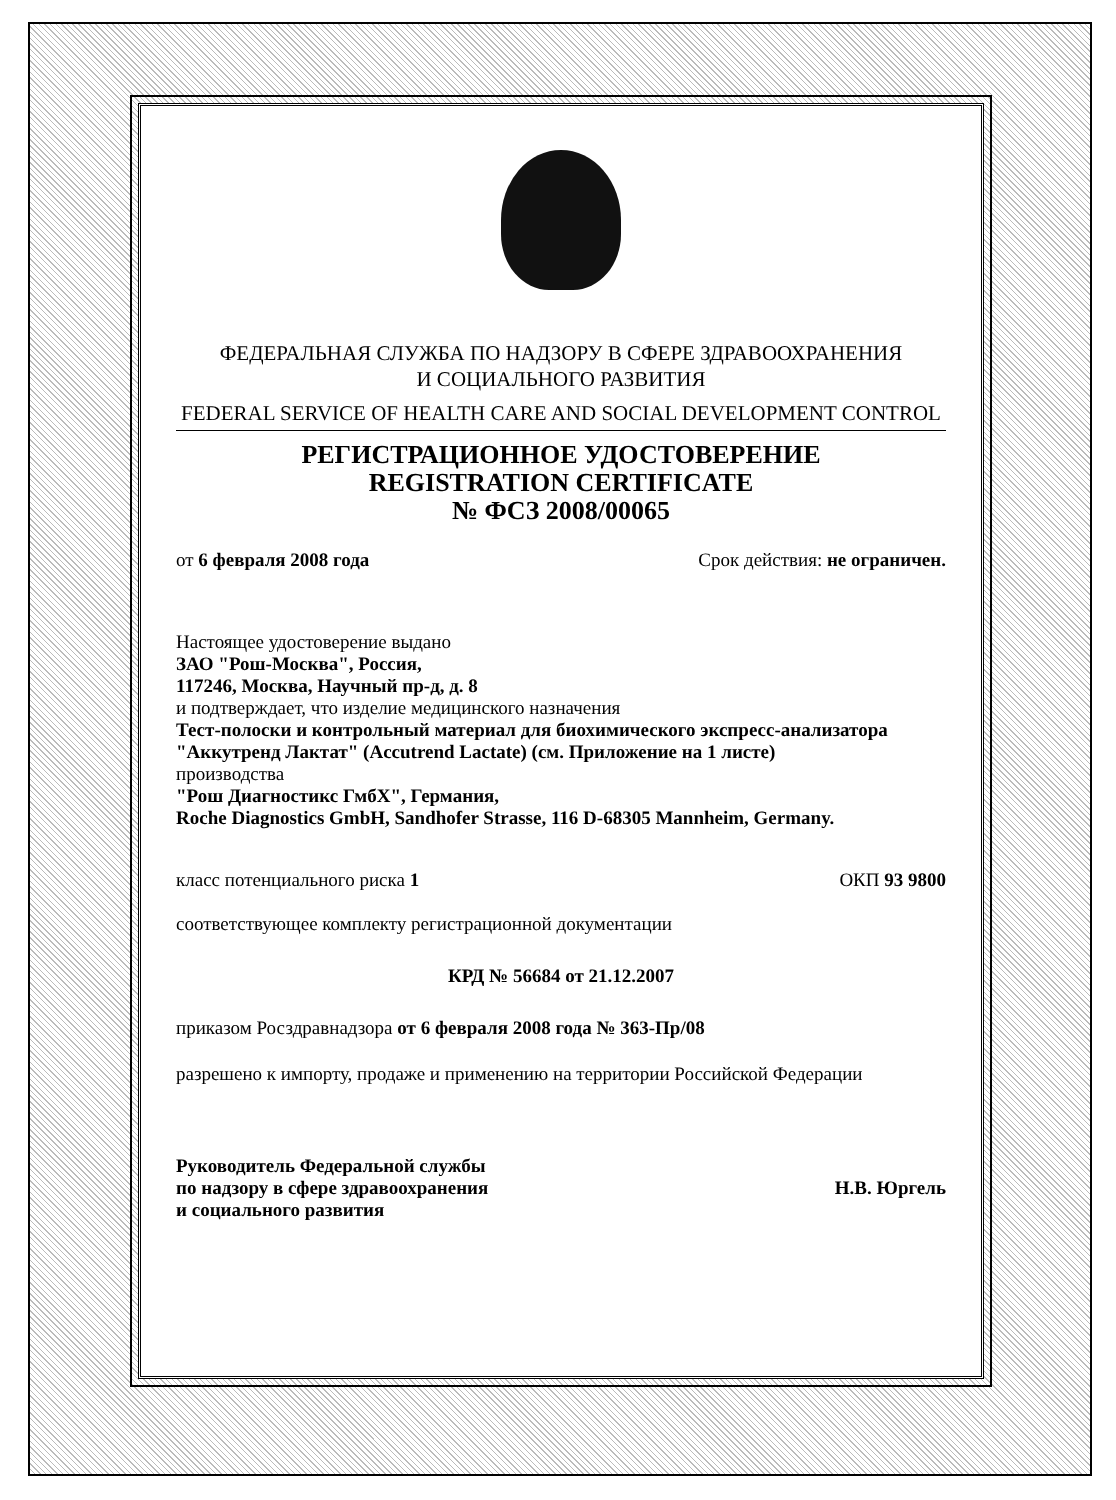ФЕДЕРАЛЬНАЯ СЛУЖБА ПО НАДЗОРУ В СФЕРЕ ЗДРАВООХРАНЕНИЯ
И СОЦИАЛЬНОГО РАЗВИТИЯ
FEDERAL SERVICE OF HEALTH CARE AND SOCIAL DEVELOPMENT CONTROL
РЕГИСТРАЦИОННОЕ УДОСТОВЕРЕНИЕ
REGISTRATION CERTIFICATE
№ ФСЗ 2008/00065
от 6 февраля 2008 года Срок действия: не ограничен.
Настоящее удостоверение выдано
ЗАО "Рош-Москва", Россия,
117246, Москва, Научный пр-д, д. 8
и подтверждает, что изделие медицинского назначения
Тест-полоски и контрольный материал для биохимического экспресс-анализатора "Аккутренд Лактат" (Accutrend Lactate) (см. Приложение на 1 листе)
производства
"Рош Диагностикс ГмбХ", Германия,
Roche Diagnostics GmbH, Sandhofer Strasse, 116 D-68305 Mannheim, Germany.
класс потенциального риска 1 ОКП 93 9800
соответствующее комплекту регистрационной документации
КРД № 56684 от 21.12.2007
приказом Росздравнадзора от 6 февраля 2008 года № 363-Пр/08
разрешено к импорту, продаже и применению на территории Российской Федерации
Руководитель Федеральной службы
по надзору в сфере здравоохранения
и социального развития
Н.В. Юргель